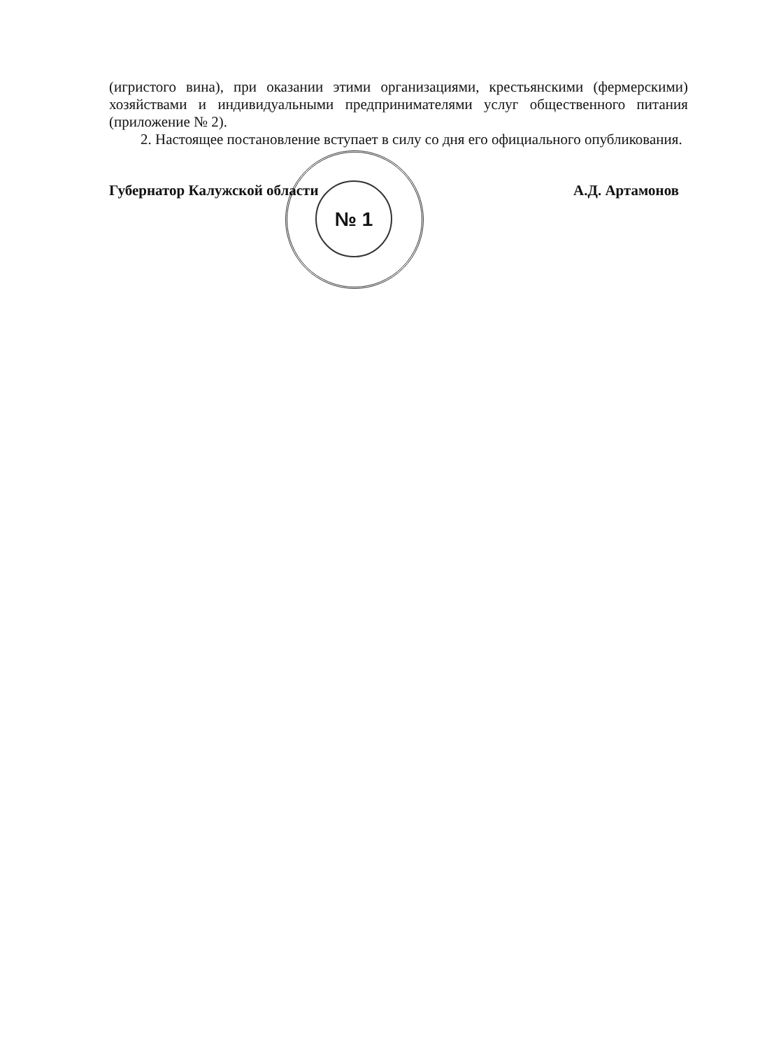№ 1
(игристого вина), при оказании этими организациями, крестьянскими (фермерскими) хозяйствами и индивидуальными предпринимателями услуг общественного питания (приложение № 2).
2. Настоящее постановление вступает в силу со дня его официального опубликования.
Губернатор Калужской области А.Д. Артамонов